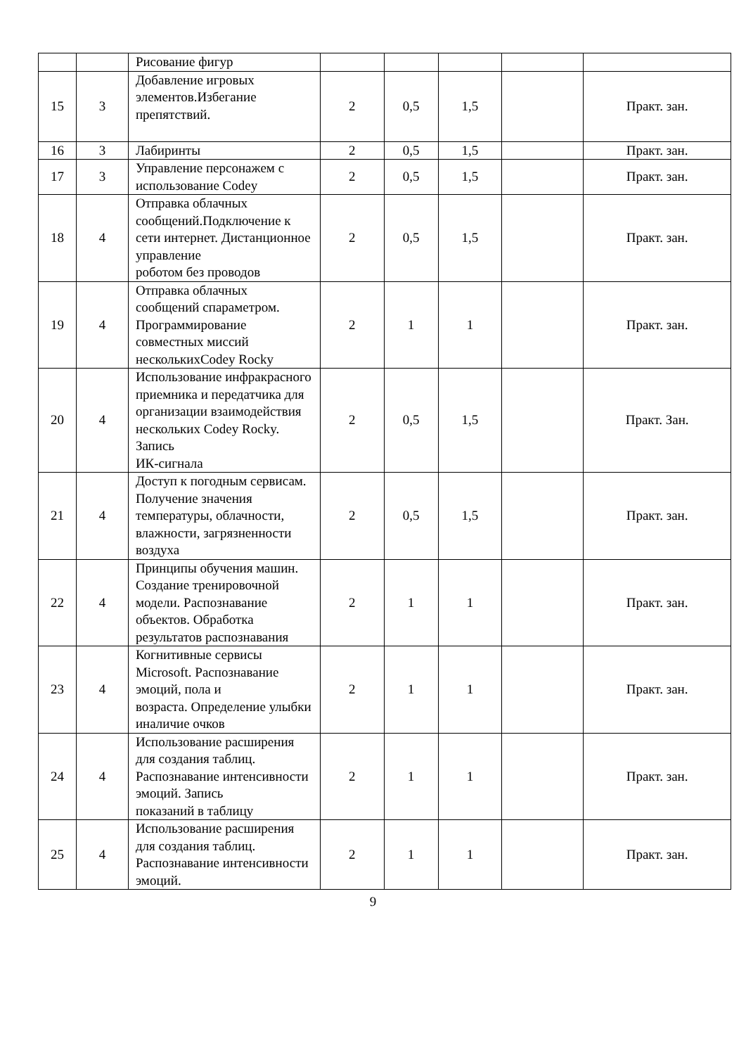| | | Рисование фигур | | | | | |
| 15 | 3 | Добавление игровых элементов.Избегание препятствий. | 2 | 0,5 | 1,5 | | Практ. зан. |
| 16 | 3 | Лабиринты | 2 | 0,5 | 1,5 | | Практ. зан. |
| 17 | 3 | Управление персонажем с использование Codey | 2 | 0,5 | 1,5 | | Практ. зан. |
| 18 | 4 | Отправка облачных сообщений.Подключение к сети интернет. Дистанционное управление роботом без проводов | 2 | 0,5 | 1,5 | | Практ. зан. |
| 19 | 4 | Отправка облачных сообщений спараметром. Программирование совместных миссий несколькихCodey Rocky | 2 | 1 | 1 | | Практ. зан. |
| 20 | 4 | Использование инфракрасного приемника и передатчика для организации взаимодействия нескольких Codey Rocky. Запись ИК-сигнала | 2 | 0,5 | 1,5 | | Практ. Зан. |
| 21 | 4 | Доступ к погодным сервисам. Получение значения температуры, облачности, влажности, загрязненности воздуха | 2 | 0,5 | 1,5 | | Практ. зан. |
| 22 | 4 | Принципы обучения машин. Создание тренировочной модели. Распознавание объектов. Обработка результатов распознавания | 2 | 1 | 1 | | Практ. зан. |
| 23 | 4 | Когнитивные сервисы Microsoft. Распознавание эмоций, пола и возраста. Определение улыбки иналичие очков | 2 | 1 | 1 | | Практ. зан. |
| 24 | 4 | Использование расширения для создания таблиц. Распознавание интенсивности эмоций. Запись показаний в таблицу | 2 | 1 | 1 | | Практ. зан. |
| 25 | 4 | Использование расширения для создания таблиц. Распознавание интенсивности эмоций. | 2 | 1 | 1 | | Практ. зан. |
9